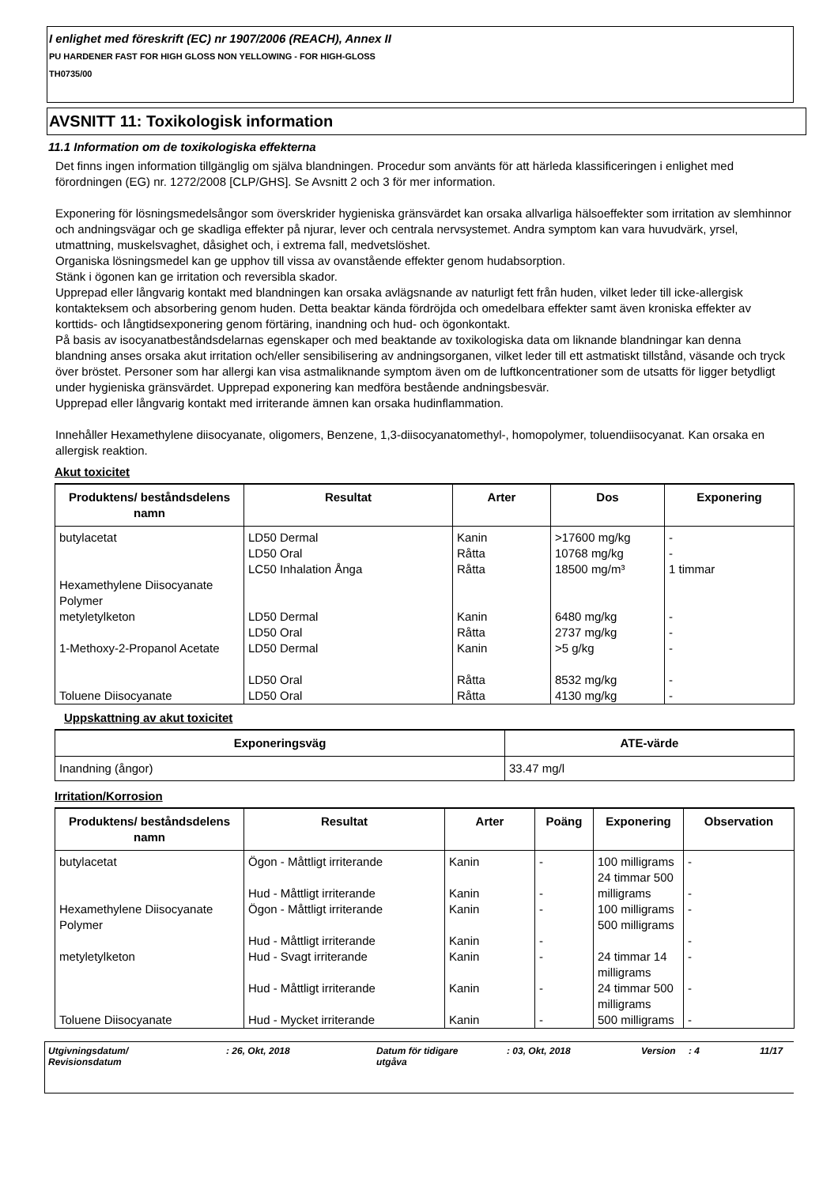I enlighet med föreskrift (EC) nr 1907/2006 (REACH), Annex II
PU HARDENER FAST FOR HIGH GLOSS NON YELLOWING - FOR HIGH-GLOSS
TH0735/00
AVSNITT 11: Toxikologisk information
11.1 Information om de toxikologiska effekterna
Det finns ingen information tillgänglig om själva blandningen. Procedur som använts för att härleda klassificeringen i enlighet med förordningen (EG) nr. 1272/2008 [CLP/GHS]. Se Avsnitt 2 och 3 för mer information.
Exponering för lösningsmedelsångor som överskrider hygieniska gränsvärdet kan orsaka allvarliga hälsoeffekter som irritation av slemhinnor och andningsvägar och ge skadliga effekter på njurar, lever och centrala nervsystemet. Andra symptom kan vara huvudvärk, yrsel, utmattning, muskelsvaghet, dåsighet och, i extrema fall, medvetslöshet.
Organiska lösningsmedel kan ge upphov till vissa av ovanstående effekter genom hudabsorption.
Stänk i ögonen kan ge irritation och reversibla skador.
Upprepad eller långvarig kontakt med blandningen kan orsaka avlägsnande av naturligt fett från huden, vilket leder till icke-allergisk kontakteksem och absorbering genom huden. Detta beaktar kända fördröjda och omedelbara effekter samt även kroniska effekter av korttids- och långtidsexponering genom förtäring, inandning och hud- och ögonkontakt.
På basis av isocyanatbeståndsdelarnas egenskaper och med beaktande av toxikologiska data om liknande blandningar kan denna blandning anses orsaka akut irritation och/eller sensibilisering av andningsorganen, vilket leder till ett astmatiskt tillstånd, väsande och tryck över bröstet. Personer som har allergi kan visa astmaliknande symptom även om de luftkoncentrationer som de utsatts för ligger betydligt under hygieniska gränsvärdet. Upprepad exponering kan medföra bestående andningsbesvär.
Upprepad eller långvarig kontakt med irriterande ämnen kan orsaka hudinflammation.
Innehåller Hexamethylene diisocyanate, oligomers, Benzene, 1,3-diisocyanatomethyl-, homopolymer, toluendiisocyanat. Kan orsaka en allergisk reaktion.
Akut toxicitet
| Produktens/ beståndsdelens namn | Resultat | Arter | Dos | Exponering |
| --- | --- | --- | --- | --- |
| butylacetat | LD50 Dermal LD50 Oral LC50 Inhalation Ånga | Kanin Råtta Råtta | >17600 mg/kg 10768 mg/kg 18500 mg/m³ | - - 1 timmar |
| Hexamethylene Diisocyanate Polymer | | | | |
| metyletylketon | LD50 Dermal LD50 Oral | Kanin Råtta | 6480 mg/kg 2737 mg/kg | - - |
| 1-Methoxy-2-Propanol Acetate | LD50 Dermal LD50 Oral | Kanin Råtta | >5 g/kg 8532 mg/kg | - - |
| Toluene Diisocyanate | LD50 Oral | Råtta | 4130 mg/kg | - |
Uppskattning av akut toxicitet
| Exponeringsväg | ATE-värde |
| --- | --- |
| Inandning (ångor) | 33.47 mg/l |
Irritation/Korrosion
| Produktens/ beståndsdelens namn | Resultat | Arter | Poäng | Exponering | Observation |
| --- | --- | --- | --- | --- | --- |
| butylacetat | Ögon - Måttligt irriterande Hud - Måttligt irriterande | Kanin Kanin | - - | 100 milligrams 24 timmar 500 milligrams | - - |
| Hexamethylene Diisocyanate Polymer | Ögon - Måttligt irriterande Hud - Måttligt irriterande | Kanin Kanin | - - | 100 milligrams 500 milligrams | - - |
| metyletylketon | Hud - Svagt irriterande Hud - Måttligt irriterande | Kanin Kanin | - - | 24 timmar 14 milligrams 24 timmar 500 milligrams | - - |
| Toluene Diisocyanate | Hud - Mycket irriterande | Kanin | - | 500 milligrams | - |
Utgivningsdatum/
Revisionsdatum
: 26, Okt, 2018 Datum för tidigare
utgåva
: 03, Okt, 2018 Version : 4 11/17